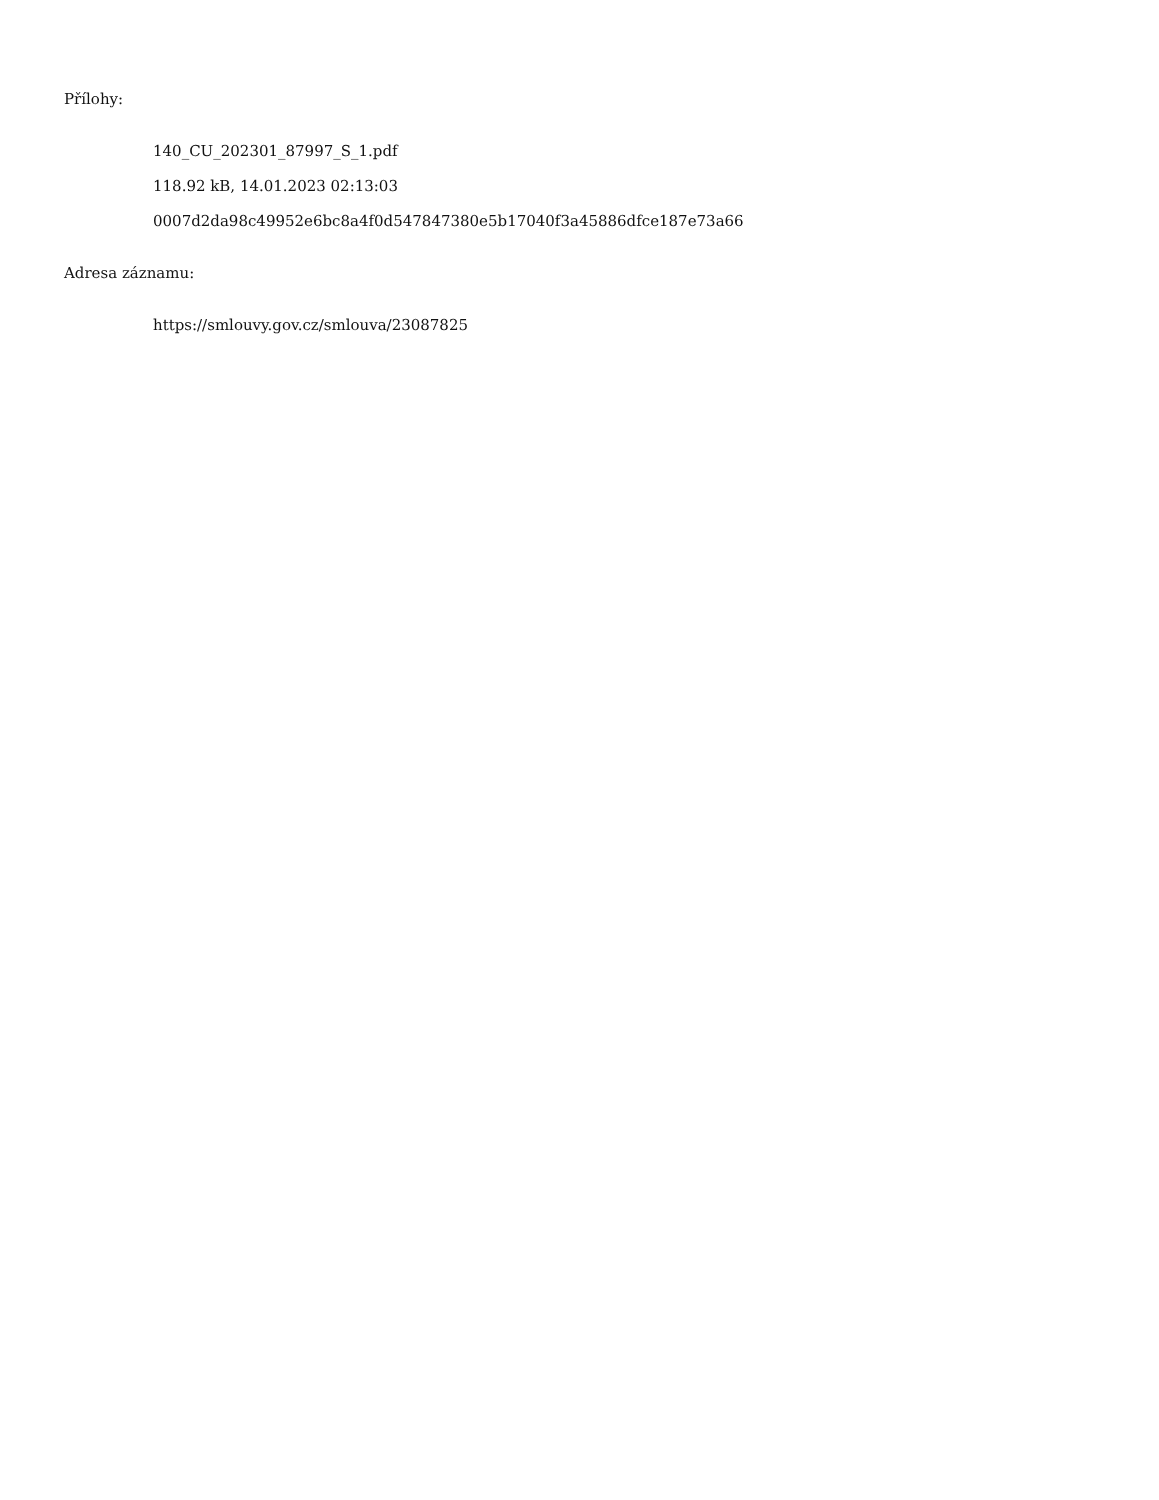Přílohy:
140_CU_202301_87997_S_1.pdf
118.92 kB, 14.01.2023 02:13:03
0007d2da98c49952e6bc8a4f0d547847380e5b17040f3a45886dfce187e73a66
Adresa záznamu:
https://smlouvy.gov.cz/smlouva/23087825